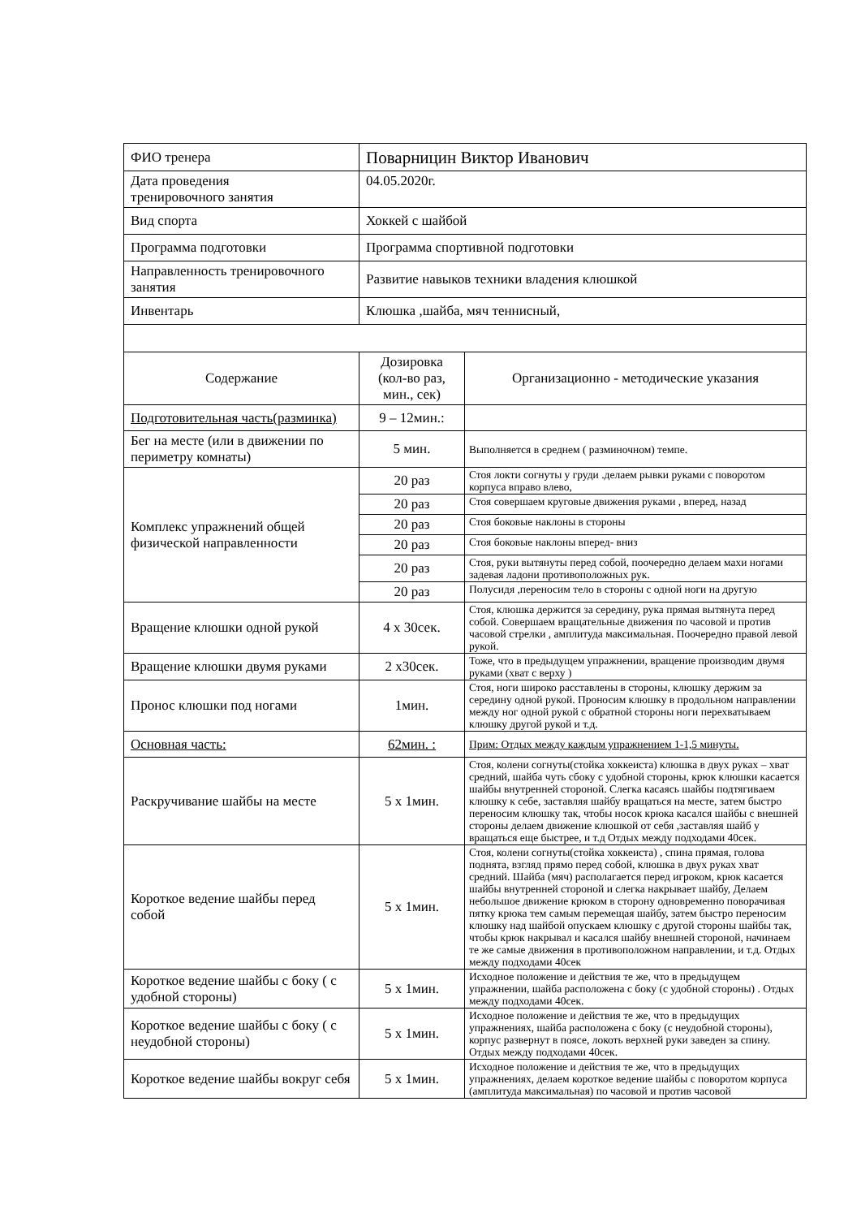| ФИО тренера | Поварницин Виктор Иванович | |
| Дата проведения тренировочного занятия | 04.05.2020г. | |
| Вид спорта | Хоккей с шайбой | |
| Программа подготовки | Программа спортивной подготовки | |
| Направленность тренировочного занятия | Развитие навыков техники владения клюшкой | |
| Инвентарь | Клюшка ,шайба, мяч теннисный, | |
| Содержание | Дозировка (кол-во раз, мин., сек) | Организационно - методические указания |
| Подготовительная часть(разминка) | 9 – 12мин.: | |
| Бег на месте (или в движении по периметру комнаты) | 5 мин. | Выполняется в среднем ( разминочном) темпе. |
| Комплекс упражнений общей физической направленности | 20 раз | Стоя локти согнуты у груди .делаем рывки руками с поворотом корпуса вправо влево, |
| | 20 раз | Стоя совершаем круговые движения руками , вперед, назад |
| | 20 раз | Стоя боковые наклоны в стороны |
| | 20 раз | Стоя боковые наклоны вперед- вниз |
| | 20 раз | Стоя, руки вытянуты перед собой, поочередно делаем махи ногами задевая ладони противоположных рук. |
| | 20 раз | Полусидя ,переносим тело в стороны с одной ноги на другую |
| Вращение клюшки одной рукой | 4 х 30сек. | Стоя, клюшка держится за середину, рука прямая вытянута перед собой. Совершаем вращательные движения по часовой и против часовой стрелки , амплитуда максимальная. Поочередно правой левой рукой. |
| Вращение клюшки двумя руками | 2 х30сек. | Тоже, что в предыдущем упражнении, вращение производим двумя руками (хват с верху ) |
| Пронос клюшки под ногами | 1мин. | Стоя, ноги широко расставлены в стороны, клюшку держим за середину одной рукой. Проносим клюшку в продольном направлении между ног одной рукой с обратной стороны ноги перехватываем клюшку другой рукой и т.д. |
| Основная часть: | 62мин. : | Прим: Отдых между каждым упражнением 1-1,5 минуты. |
| Раскручивание шайбы на месте | 5 х 1мин. | Стоя, колени согнуты(стойка хоккеиста) клюшка в двух руках – хват средний, шайба чуть сбоку с удобной стороны, крюк клюшки касается шайбы внутренней стороной. Слегка касаясь шайбы подтягиваем клюшку к себе, заставляя шайбу вращаться на месте, затем быстро переносим клюшку так, чтобы носок крюка касался шайбы с внешней стороны делаем движение клюшкой от себя ,заставляя шайб у вращаться еще быстрее, и т.д Отдых между подходами 40сек. |
| Короткое ведение шайбы перед собой | 5 х 1мин. | Стоя, колени согнуты(стойка хоккеиста) , спина прямая, голова поднята, взгляд прямо перед собой, клюшка в двух руках хват средний. Шайба (мяч) располагается перед игроком, крюк касается шайбы внутренней стороной и слегка накрывает шайбу, Делаем небольшое движение крюком в сторону одновременно поворачивая пятку крюка тем самым перемещая шайбу, затем быстро переносим клюшку над шайбой опускаем клюшку с другой стороны шайбы так, чтобы крюк накрывал и касался шайбу внешней стороной, начинаем те же самые движения в противоположном направлении, и т.д. Отдых между подходами 40сек |
| Короткое ведение шайбы с боку ( с удобной стороны) | 5 х 1мин. | Исходное положение и действия те же, что в предыдущем упражнении, шайба расположена с боку (с удобной стороны) . Отдых между подходами 40сек. |
| Короткое ведение шайбы с боку ( с неудобной стороны) | 5 х 1мин. | Исходное положение и действия те же, что в предыдущих упражнениях, шайба расположена с боку (с неудобной стороны), корпус развернут в поясе, локоть верхней руки заведен за спину. Отдых между подходами 40сек. |
| Короткое ведение шайбы вокруг себя | 5 х 1мин. | Исходное положение и действия те же, что в предыдущих упражнениях, делаем короткое ведение шайбы с поворотом корпуса (амплитуда максимальная) по часовой и против часовой |